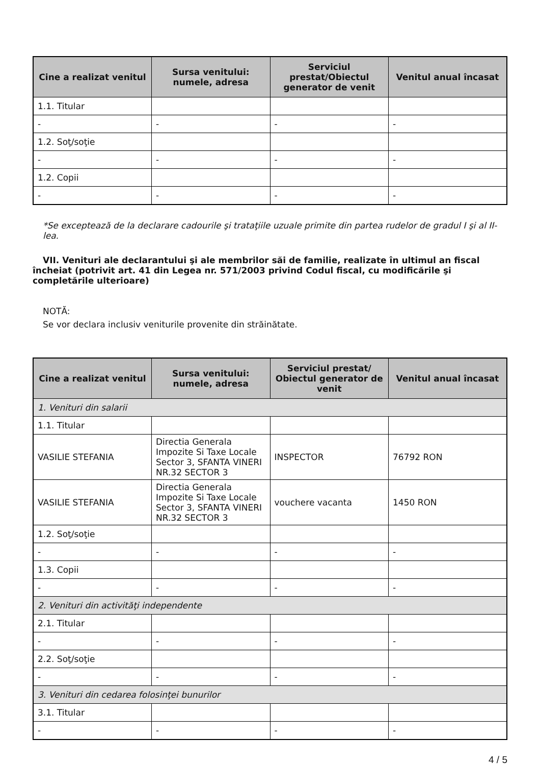| Cine a realizat venitul | Sursa venitului: numele, adresa | Serviciul prestat/Obiectul generator de venit | Venitul anual încasat |
| --- | --- | --- | --- |
| 1.1. Titular | | | |
| - | - | - | - |
| 1.2. Soţ/soţie | | | |
| - | - | - | - |
| 1.2. Copii | | | |
| - | - | - | - |
*Se exceptează de la declarare cadourile şi trataţiile uzuale primite din partea rudelor de gradul I şi al II-lea.
VII. Venituri ale declarantului şi ale membrilor săi de familie, realizate în ultimul an fiscal încheiat (potrivit art. 41 din Legea nr. 571/2003 privind Codul fiscal, cu modificările şi completările ulterioare)
NOTĂ:
Se vor declara inclusiv veniturile provenite din străinătate.
| Cine a realizat venitul | Sursa venitului: numele, adresa | Serviciul prestat/ Obiectul generator de venit | Venitul anual încasat |
| --- | --- | --- | --- |
| 1. Venituri din salarii | | | |
| 1.1. Titular | | | |
| VASILIE STEFANIA | Directia Generala Impozite Si Taxe Locale Sector 3, SFANTA VINERI NR.32 SECTOR 3 | INSPECTOR | 76792 RON |
| VASILIE STEFANIA | Directia Generala Impozite Si Taxe Locale Sector 3, SFANTA VINERI NR.32 SECTOR 3 | vouchere vacanta | 1450 RON |
| 1.2. Soţ/soţie | | | |
| - | - | - | - |
| 1.3. Copii | | | |
| - | - | - | - |
| 2. Venituri din activităţi independente | | | |
| 2.1. Titular | | | |
| - | - | - | - |
| 2.2. Soţ/soţie | | | |
| - | - | - | - |
| 3. Venituri din cedarea folosinţei bunurilor | | | |
| 3.1. Titular | | | |
| - | - | - | - |
4 / 5